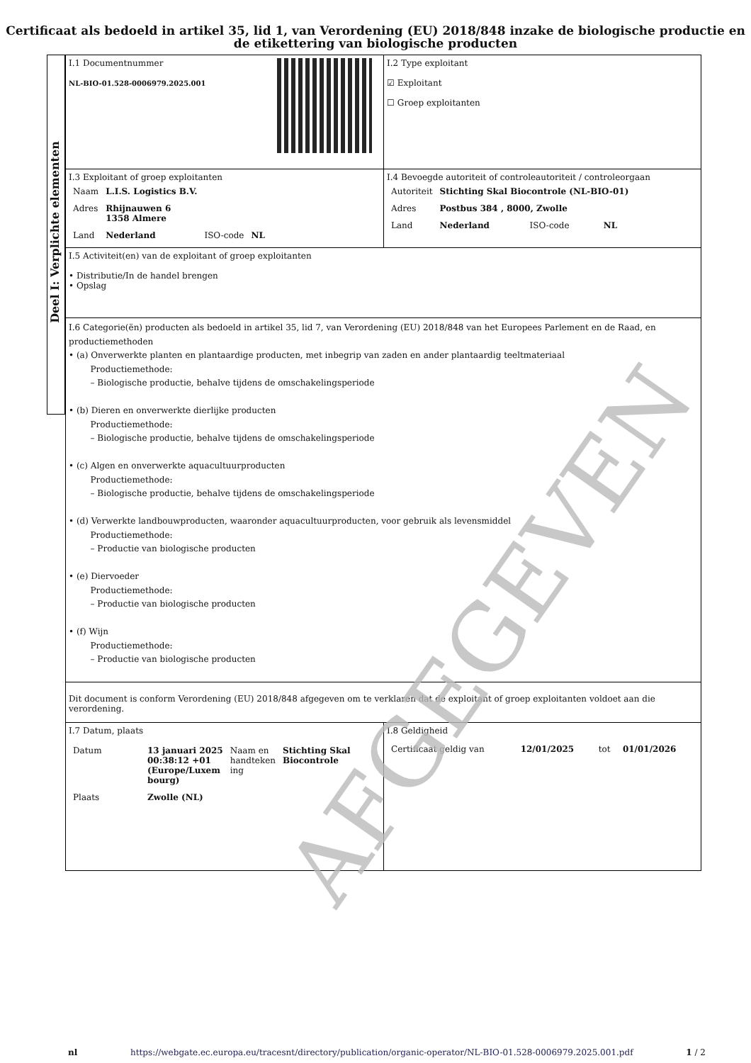Certificaat als bedoeld in artikel 35, lid 1, van Verordening (EU) 2018/848 inzake de biologische productie en de etikettering van biologische producten
Deel I: Verplichte elementen
| I.1 Documentnummer NL-BIO-01.528-0006979.2025.001 | I.2 Type exploitant ☑ Exploitant ☐ Groep exploitanten |
| I.3 Exploitant of groep exploitanten / Naam / L.I.S. Logistics B.V. / / / / Adres / Rhijnauwen 6 1358 Almere / / / / Land / Nederland / ISO-code / NL / | I.4 Bevoegde autoriteit of controleautoriteit / controleorgaan / Autoriteit / Stichting Skal Biocontrole (NL-BIO-01) / / / / Adres / Postbus 384 , 8000, Zwolle / / / / Land / Nederland / ISO-code / NL / |
| I.5 Activiteit(en) van de exploitant of groep exploitanten • Distributie/In de handel brengen • Opslag | |
| I.6 Categorie(ën) producten als bedoeld in artikel 35, lid 7, van Verordening (EU) 2018/848 van het Europees Parlement en de Raad, en productiemethoden • (a) Onverwerkte planten en plantaardige producten, met inbegrip van zaden en ander plantaardig teeltmateriaal Productiemethode: – Biologische productie, behalve tijdens de omschakelingsperiode • (b) Dieren en onverwerkte dierlijke producten Productiemethode: – Biologische productie, behalve tijdens de omschakelingsperiode • (c) Algen en onverwerkte aquacultuurproducten Productiemethode: – Biologische productie, behalve tijdens de omschakelingsperiode • (d) Verwerkte landbouwproducten, waaronder aquacultuurproducten, voor gebruik als levensmiddel Productiemethode: – Productie van biologische producten • (e) Diervoeder Productiemethode: – Productie van biologische producten • (f) Wijn Productiemethode: – Productie van biologische producten | |
| Dit document is conform Verordening (EU) 2018/848 afgegeven om te verklaren dat de exploitant of groep exploitanten voldoet aan die verordening. | |
| I.7 Datum, plaats / Datum / 13 januari 2025 00:38:12 +01 (Europe/Luxem bourg) / Naam en handteken ing / Stichting Skal Biocontrole / / Plaats / Zwolle (NL) / / / | I.8 Geldigheid / Certificaat geldig van / 12/01/2025 / tot / 01/01/2026 / |
AFGEGEVEN
nl https://webgate.ec.europa.eu/tracesnt/directory/publication/organic-operator/NL-BIO-01.528-0006979.2025.001.pdf 1 / 2